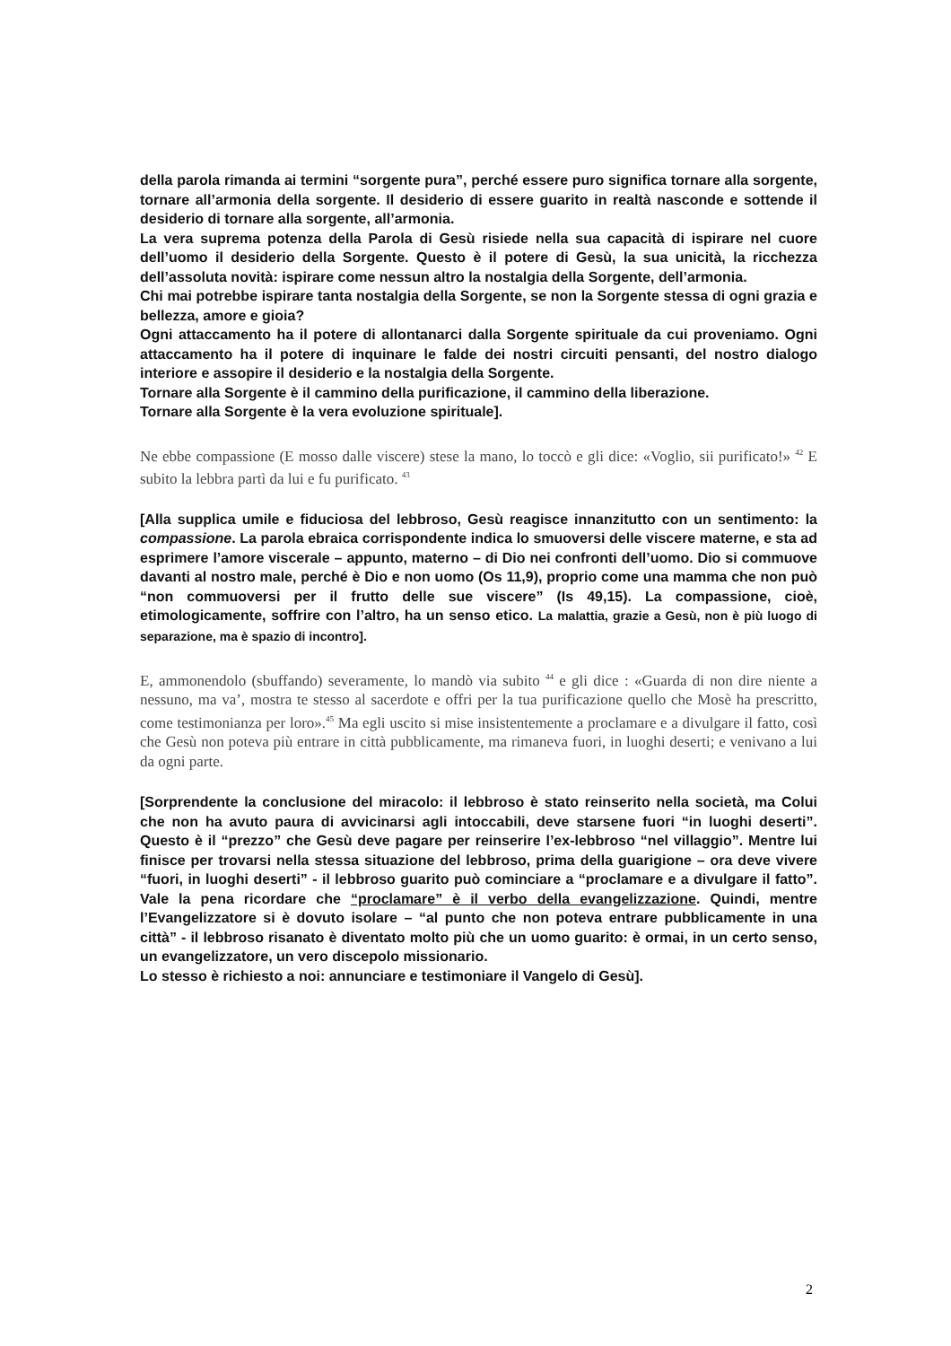della parola rimanda ai termini “sorgente pura”, perché essere puro significa tornare alla sorgente, tornare all’armonia della sorgente. Il desiderio di essere guarito in realtà nasconde e sottende il desiderio di tornare alla sorgente, all’armonia.
La vera suprema potenza della Parola di Gesù risiede nella sua capacità di ispirare nel cuore dell’uomo il desiderio della Sorgente. Questo è il potere di Gesù, la sua unicità, la ricchezza dell’assoluta novità: ispirare come nessun altro la nostalgia della Sorgente, dell’armonia.
Chi mai potrebbe ispirare tanta nostalgia della Sorgente, se non la Sorgente stessa di ogni grazia e bellezza, amore e gioia?
Ogni attaccamento ha il potere di allontanarci dalla Sorgente spirituale da cui proveniamo. Ogni attaccamento ha il potere di inquinare le falde dei nostri circuiti pensanti, del nostro dialogo interiore e assopire il desiderio e la nostalgia della Sorgente.
Tornare alla Sorgente è il cammino della purificazione, il cammino della liberazione.
Tornare alla Sorgente è la vera evoluzione spirituale].
Ne ebbe compassione (E mosso dalle viscere) stese la mano, lo toccò e gli dice: «Voglio, sii purificato!» <sup>42</sup> E subito la lebbra partì da lui e fu purificato. <sup>43</sup>
[Alla supplica umile e fiduciosa del lebbroso, Gesù reagisce innanzitutto con un sentimento: la compassione. La parola ebraica corrispondente indica lo smuoversi delle viscere materne, e sta ad esprimere l’amore viscerale – appunto, materno – di Dio nei confronti dell’uomo. Dio si commuove davanti al nostro male, perché è Dio e non uomo (Os 11,9), proprio come una mamma che non può “non commuoversi per il frutto delle sue viscere” (Is 49,15). La compassione, cioè, etimologicamente, soffrire con l’altro, ha un senso etico. La malattia, grazie a Gesù, non è più luogo di separazione, ma è spazio di incontro].
E, ammonendolo (sbuffando) severamente, lo mandò via subito <sup>44</sup> e gli dice : «Guarda di non dire niente a nessuno, ma va’, mostra te stesso al sacerdote e offri per la tua purificazione quello che Mosè ha prescritto, come testimonianza per loro».<sup>45</sup> Ma egli uscito si mise insistentemente a proclamare e a divulgare il fatto, così che Gesù non poteva più entrare in città pubblicamente, ma rimaneva fuori, in luoghi deserti; e venivano a lui da ogni parte.
[Sorprendente la conclusione del miracolo: il lebbroso è stato reinserito nella società, ma Colui che non ha avuto paura di avvicinarsi agli intoccabili, deve starsene fuori “in luoghi deserti”. Questo è il “prezzo” che Gesù deve pagare per reinserire l’ex-lebbroso “nel villaggio”. Mentre lui finisce per trovarsi nella stessa situazione del lebbroso, prima della guarigione – ora deve vivere “fuori, in luoghi deserti” - il lebbroso guarito può cominciare a “proclamare e a divulgare il fatto”. Vale la pena ricordare che “proclamare” è il verbo della evangelizzazione. Quindi, mentre l’Evangelizzatore si è dovuto isolare – “al punto che non poteva entrare pubblicamente in una città” - il lebbroso risanato è diventato molto più che un uomo guarito: è ormai, in un certo senso, un evangelizzatore, un vero discepolo missionario.
Lo stesso è richiesto a noi: annunciare e testimoniare il Vangelo di Gesù].
2